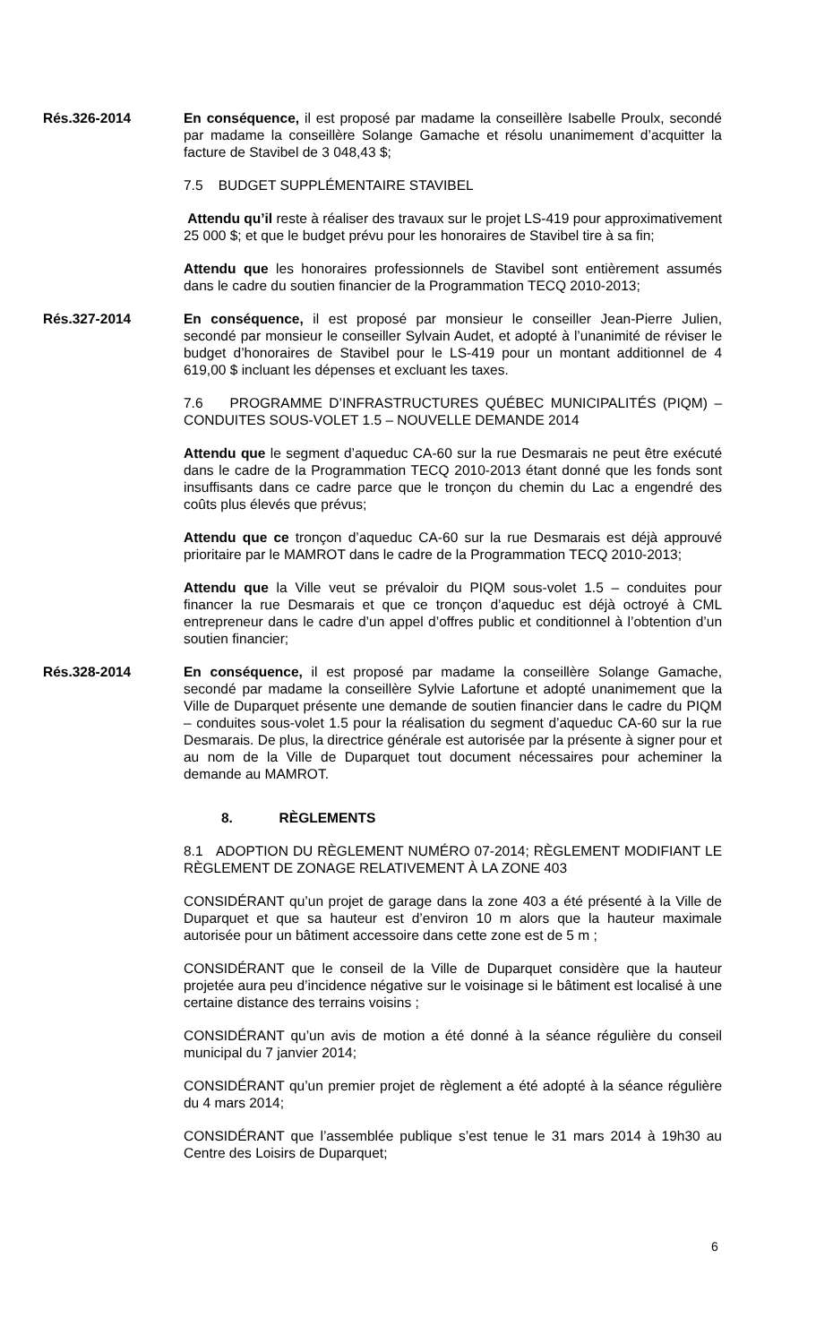Rés.326-2014 En conséquence, il est proposé par madame la conseillère Isabelle Proulx, secondé par madame la conseillère Solange Gamache et résolu unanimement d’acquitter la facture de Stavibel de 3 048,43 $;
7.5 BUDGET SUPPLÉMENTAIRE STAVIBEL
Attendu qu’il reste à réaliser des travaux sur le projet LS-419 pour approximativement 25 000 $; et que le budget prévu pour les honoraires de Stavibel tire à sa fin;
Attendu que les honoraires professionnels de Stavibel sont entièrement assumés dans le cadre du soutien financier de la Programmation TECQ 2010-2013;
Rés.327-2014 En conséquence, il est proposé par monsieur le conseiller Jean-Pierre Julien, secondé par monsieur le conseiller Sylvain Audet, et adopté à l’unanimité de réviser le budget d’honoraires de Stavibel pour le LS-419 pour un montant additionnel de 4 619,00 $ incluant les dépenses et excluant les taxes.
7.6 PROGRAMME D’INFRASTRUCTURES QUÉBEC MUNICIPALITÉS (PIQM) – CONDUITES SOUS-VOLET 1.5 – NOUVELLE DEMANDE 2014
Attendu que le segment d’aqueduc CA-60 sur la rue Desmarais ne peut être exécuté dans le cadre de la Programmation TECQ 2010-2013 étant donné que les fonds sont insuffisants dans ce cadre parce que le tronçon du chemin du Lac a engendré des coûts plus élevés que prévus;
Attendu que ce tronçon d’aqueduc CA-60 sur la rue Desmarais est déjà approuvé prioritaire par le MAMROT dans le cadre de la Programmation TECQ 2010-2013;
Attendu que la Ville veut se prévaloir du PIQM sous-volet 1.5 – conduites pour financer la rue Desmarais et que ce tronçon d’aqueduc est déjà octroyé à CML entrepreneur dans le cadre d’un appel d’offres public et conditionnel à l’obtention d’un soutien financier;
Rés.328-2014 En conséquence, il est proposé par madame la conseillère Solange Gamache, secondé par madame la conseillère Sylvie Lafortune et adopté unanimement que la Ville de Duparquet présente une demande de soutien financier dans le cadre du PIQM – conduites sous-volet 1.5 pour la réalisation du segment d’aqueduc CA-60 sur la rue Desmarais. De plus, la directrice générale est autorisée par la présente à signer pour et au nom de la Ville de Duparquet tout document nécessaires pour acheminer la demande au MAMROT.
8. RÈGLEMENTS
8.1 ADOPTION DU RÈGLEMENT NUMÉRO 07-2014; RÈGLEMENT MODIFIANT LE RÈGLEMENT DE ZONAGE RELATIVEMENT À LA ZONE 403
CONSIDÉRANT qu’un projet de garage dans la zone 403 a été présenté à la Ville de Duparquet et que sa hauteur est d’environ 10 m alors que la hauteur maximale autorisée pour un bâtiment accessoire dans cette zone est de 5 m ;
CONSIDÉRANT que le conseil de la Ville de Duparquet considère que la hauteur projetée aura peu d’incidence négative sur le voisinage si le bâtiment est localisé à une certaine distance des terrains voisins ;
CONSIDÉRANT qu’un avis de motion a été donné à la séance régulière du conseil municipal du 7 janvier 2014;
CONSIDÉRANT qu’un premier projet de règlement a été adopté à la séance régulière du 4 mars 2014;
CONSIDÉRANT que l’assemblée publique s’est tenue le 31 mars 2014 à 19h30 au Centre des Loisirs de Duparquet;
6